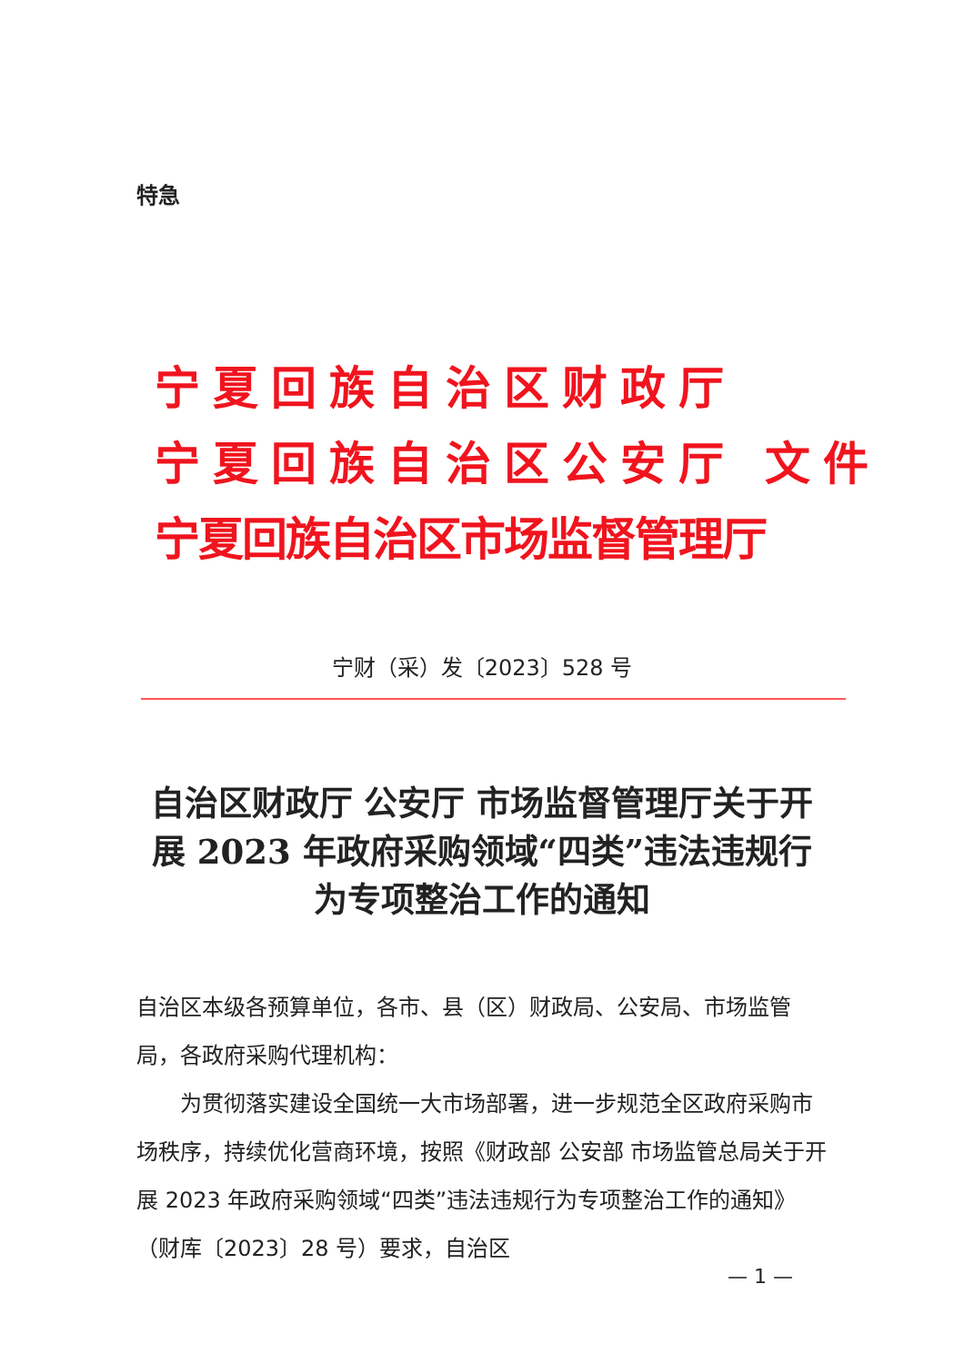特急
宁夏回族自治区财政厅
宁夏回族自治区公安厅 文件
宁夏回族自治区市场监督管理厅
宁财（采）发〔2023〕528 号
自治区财政厅 公安厅 市场监督管理厅关于开展 2023 年政府采购领域“四类”违法违规行为专项整治工作的通知
自治区本级各预算单位，各市、县（区）财政局、公安局、市场监管局，各政府采购代理机构：
为贯彻落实建设全国统一大市场部署，进一步规范全区政府采购市场秩序，持续优化营商环境，按照《财政部 公安部 市场监管总局关于开展 2023 年政府采购领域“四类”违法违规行为专项整治工作的通知》（财库〔2023〕28 号）要求，自治区
— 1 —